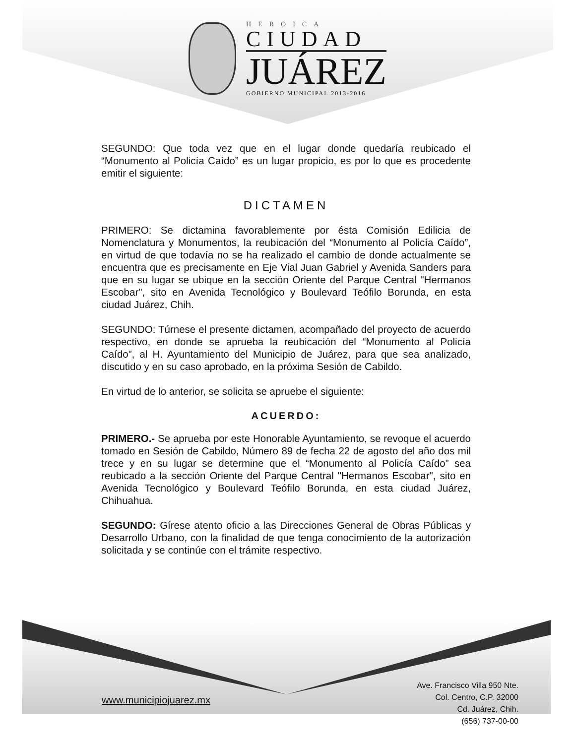HEROICA
CIUDAD
JUÁREZ
GOBIERNO MUNICIPAL 2013-2016
SEGUNDO: Que toda vez que en el lugar donde quedaría reubicado el “Monumento al Policía Caído” es un lugar propicio, es por lo que es procedente emitir el siguiente:
DICTAMEN
PRIMERO: Se dictamina favorablemente por ésta Comisión Edilicia de Nomenclatura y Monumentos, la reubicación del “Monumento al Policía Caído”, en virtud de que todavía no se ha realizado el cambio de donde actualmente se encuentra que es precisamente en Eje Vial Juan Gabriel y Avenida Sanders para que en su lugar se ubique en la sección Oriente del Parque Central "Hermanos Escobar", sito en Avenida Tecnológico y Boulevard Teófilo Borunda, en esta ciudad Juárez, Chih.
SEGUNDO: Túrnese el presente dictamen, acompañado del proyecto de acuerdo respectivo, en donde se aprueba la reubicación del “Monumento al Policía Caído”, al H. Ayuntamiento del Municipio de Juárez, para que sea analizado, discutido y en su caso aprobado, en la próxima Sesión de Cabildo.
En virtud de lo anterior, se solicita se apruebe el siguiente:
ACUERDO:
PRIMERO.- Se aprueba por este Honorable Ayuntamiento, se revoque el acuerdo tomado en Sesión de Cabildo, Número 89 de fecha 22 de agosto del año dos mil trece y en su lugar se determine que el “Monumento al Policía Caído” sea reubicado a la sección Oriente del Parque Central "Hermanos Escobar", sito en Avenida Tecnológico y Boulevard Teófilo Borunda, en esta ciudad Juárez, Chihuahua.
SEGUNDO: Gírese atento oficio a las Direcciones General de Obras Públicas y Desarrollo Urbano, con la finalidad de que tenga conocimiento de la autorización solicitada y se continúe con el trámite respectivo.
www.municipiojuarez.mx
Ave. Francisco Villa 950 Nte.
Col. Centro, C.P. 32000
Cd. Juárez, Chih.
(656) 737-00-00